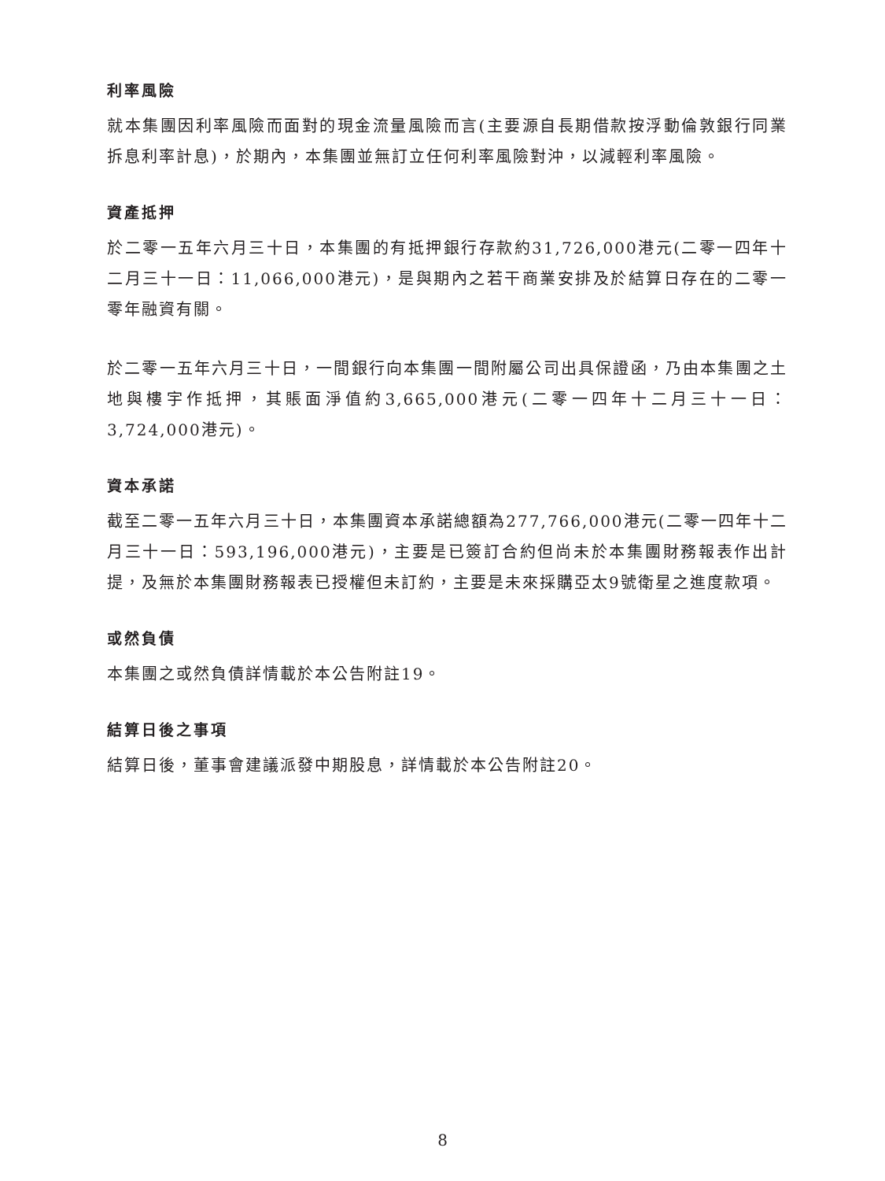利率風險
就本集團因利率風險而面對的現金流量風險而言(主要源自長期借款按浮動倫敦銀行同業拆息利率計息)，於期內，本集團並無訂立任何利率風險對沖，以減輕利率風險。
資產抵押
於二零一五年六月三十日，本集團的有抵押銀行存款約31,726,000港元(二零一四年十二月三十一日：11,066,000港元)，是與期內之若干商業安排及於結算日存在的二零一零年融資有關。
於二零一五年六月三十日，一間銀行向本集團一間附屬公司出具保證函，乃由本集團之土地與樓宇作抵押，其賬面淨值約3,665,000港元(二零一四年十二月三十一日：3,724,000港元)。
資本承諾
截至二零一五年六月三十日，本集團資本承諾總額為277,766,000港元(二零一四年十二月三十一日：593,196,000港元)，主要是已簽訂合約但尚未於本集團財務報表作出計提，及無於本集團財務報表已授權但未訂約，主要是未來採購亞太9號衛星之進度款項。
或然負債
本集團之或然負債詳情載於本公告附註19。
結算日後之事項
結算日後，董事會建議派發中期股息，詳情載於本公告附註20。
8